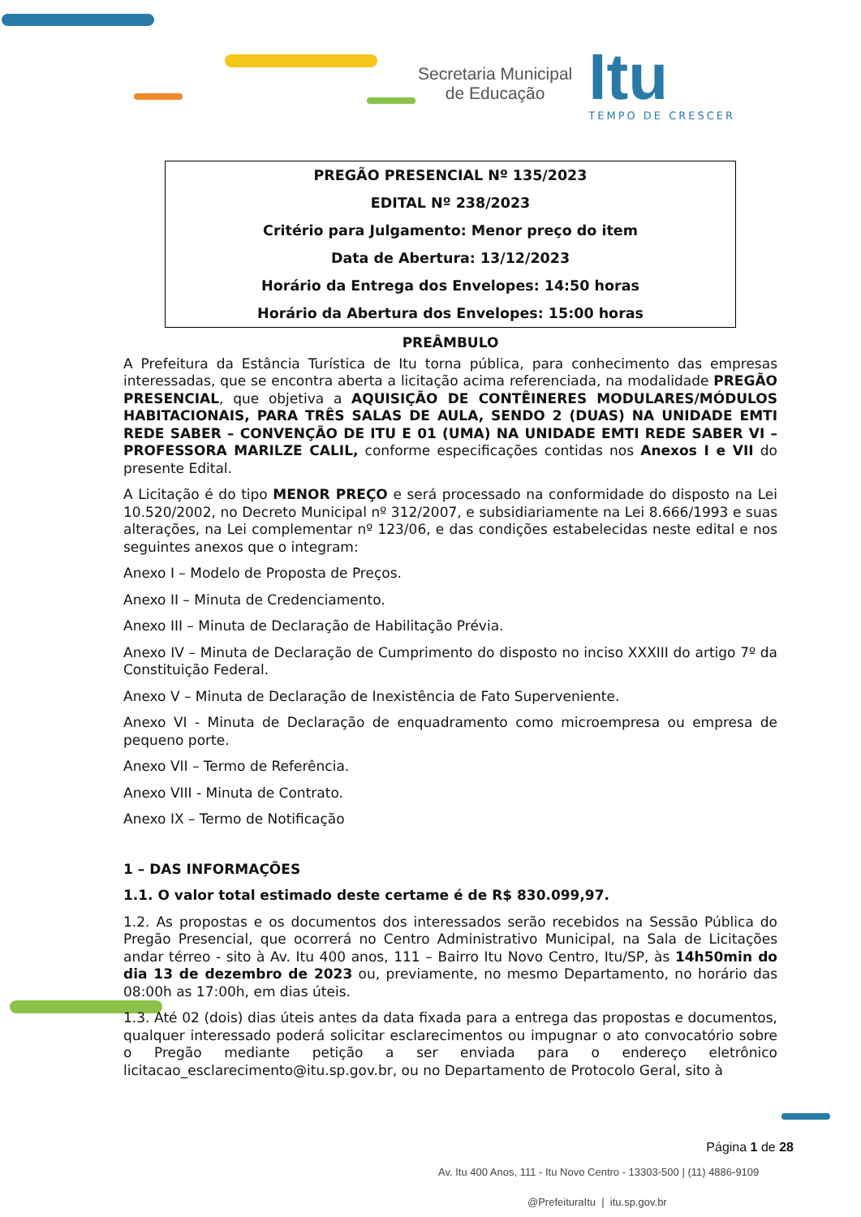Secretaria Municipal
de Educação
Itu
TEMPO DE CRESCER
PREGÃO PRESENCIAL Nº 135/2023
EDITAL Nº 238/2023
Critério para Julgamento: Menor preço do item
Data de Abertura: 13/12/2023
Horário da Entrega dos Envelopes: 14:50 horas
Horário da Abertura dos Envelopes: 15:00 horas
PREÂMBULO
A Prefeitura da Estância Turística de Itu torna pública, para conhecimento das empresas interessadas, que se encontra aberta a licitação acima referenciada, na modalidade PREGÃO PRESENCIAL, que objetiva a AQUISIÇÃO DE CONTÊINERES MODULARES/MÓDULOS HABITACIONAIS, PARA TRÊS SALAS DE AULA, SENDO 2 (DUAS) NA UNIDADE EMTI REDE SABER – CONVENÇÃO DE ITU E 01 (UMA) NA UNIDADE EMTI REDE SABER VI – PROFESSORA MARILZE CALIL, conforme especificações contidas nos Anexos I e VII do presente Edital.
A Licitação é do tipo MENOR PREÇO e será processado na conformidade do disposto na Lei 10.520/2002, no Decreto Municipal nº 312/2007, e subsidiariamente na Lei 8.666/1993 e suas alterações, na Lei complementar nº 123/06, e das condições estabelecidas neste edital e nos seguintes anexos que o integram:
Anexo I – Modelo de Proposta de Preços.
Anexo II – Minuta de Credenciamento.
Anexo III – Minuta de Declaração de Habilitação Prévia.
Anexo IV – Minuta de Declaração de Cumprimento do disposto no inciso XXXIII do artigo 7º da Constituição Federal.
Anexo V – Minuta de Declaração de Inexistência de Fato Superveniente.
Anexo VI - Minuta de Declaração de enquadramento como microempresa ou empresa de pequeno porte.
Anexo VII – Termo de Referência.
Anexo VIII - Minuta de Contrato.
Anexo IX – Termo de Notificação
1 – DAS INFORMAÇÕES
1.1. O valor total estimado deste certame é de R$ 830.099,97.
1.2. As propostas e os documentos dos interessados serão recebidos na Sessão Pública do Pregão Presencial, que ocorrerá no Centro Administrativo Municipal, na Sala de Licitações andar térreo - sito à Av. Itu 400 anos, 111 – Bairro Itu Novo Centro, Itu/SP, às 14h50min do dia 13 de dezembro de 2023 ou, previamente, no mesmo Departamento, no horário das 08:00h as 17:00h, em dias úteis.
1.3. Até 02 (dois) dias úteis antes da data fixada para a entrega das propostas e documentos, qualquer interessado poderá solicitar esclarecimentos ou impugnar o ato convocatório sobre o Pregão mediante petição a ser enviada para o endereço eletrônico licitacao_esclarecimento@itu.sp.gov.br, ou no Departamento de Protocolo Geral, sito à
Página 1 de 28
Av. Itu 400 Anos, 111 - Itu Novo Centro - 13303-500 | (11) 4886-9109
@PrefeituraItu | itu.sp.gov.br